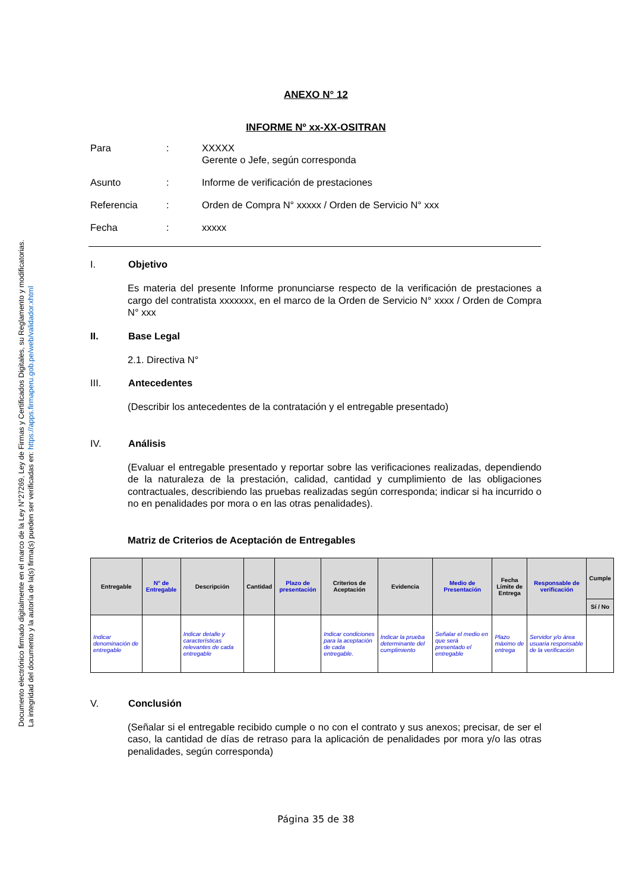Documento electrónico firmado digitalmente en el marco de la Ley N°27269, Ley de Firmas y Certificados Digitales, su Reglamento y modificatorias.
La integridad del documento y la autoría de la(s) firma(s) pueden ser verificadas en: https://apps.firmaperu.gob.pe/web/validador.xhtml
ANEXO N° 12
INFORME Nº xx-XX-OSITRAN
Para
:
XXXXX
Gerente o Jefe, según corresponda
Asunto
:
Informe de verificación de prestaciones
Referencia
:
Orden de Compra N° xxxxx / Orden de Servicio N° xxx
Fecha
:
xxxxx
I. Objetivo
Es materia del presente Informe pronunciarse respecto de la verificación de prestaciones a cargo del contratista xxxxxxx, en el marco de la Orden de Servicio N° xxxx / Orden de Compra N° xxx
II. Base Legal
2.1. Directiva N°
III. Antecedentes
(Describir los antecedentes de la contratación y el entregable presentado)
IV. Análisis
(Evaluar el entregable presentado y reportar sobre las verificaciones realizadas, dependiendo de la naturaleza de la prestación, calidad, cantidad y cumplimiento de las obligaciones contractuales, describiendo las pruebas realizadas según corresponda; indicar si ha incurrido o no en penalidades por mora o en las otras penalidades).
Matriz de Criterios de Aceptación de Entregables
| Entregable | N° de Entregable | Descripción | Cantidad | Plazo de presentación | Criterios de Aceptación | Evidencia | Medio de Presentación | Fecha Límite de Entrega | Responsable de verificación | Cumple |
| --- | --- | --- | --- | --- | --- | --- | --- | --- | --- | --- |
| | | | | | | | | | | Sí / No |
| Indicar denominación de entregable | | Indicar detalle y características relevantes de cada entregable | | | Indicar condiciones para la aceptación de cada entregable. | Indicar la prueba determinante del cumplimiento | Señalar el medio en que será presentado el entregable | Plazo máximo de entrega | Servidor y/o área usuaria responsable de la verificación | |
V. Conclusión
(Señalar si el entregable recibido cumple o no con el contrato y sus anexos; precisar, de ser el caso, la cantidad de días de retraso para la aplicación de penalidades por mora y/o las otras penalidades, según corresponda)
Página 35 de 38